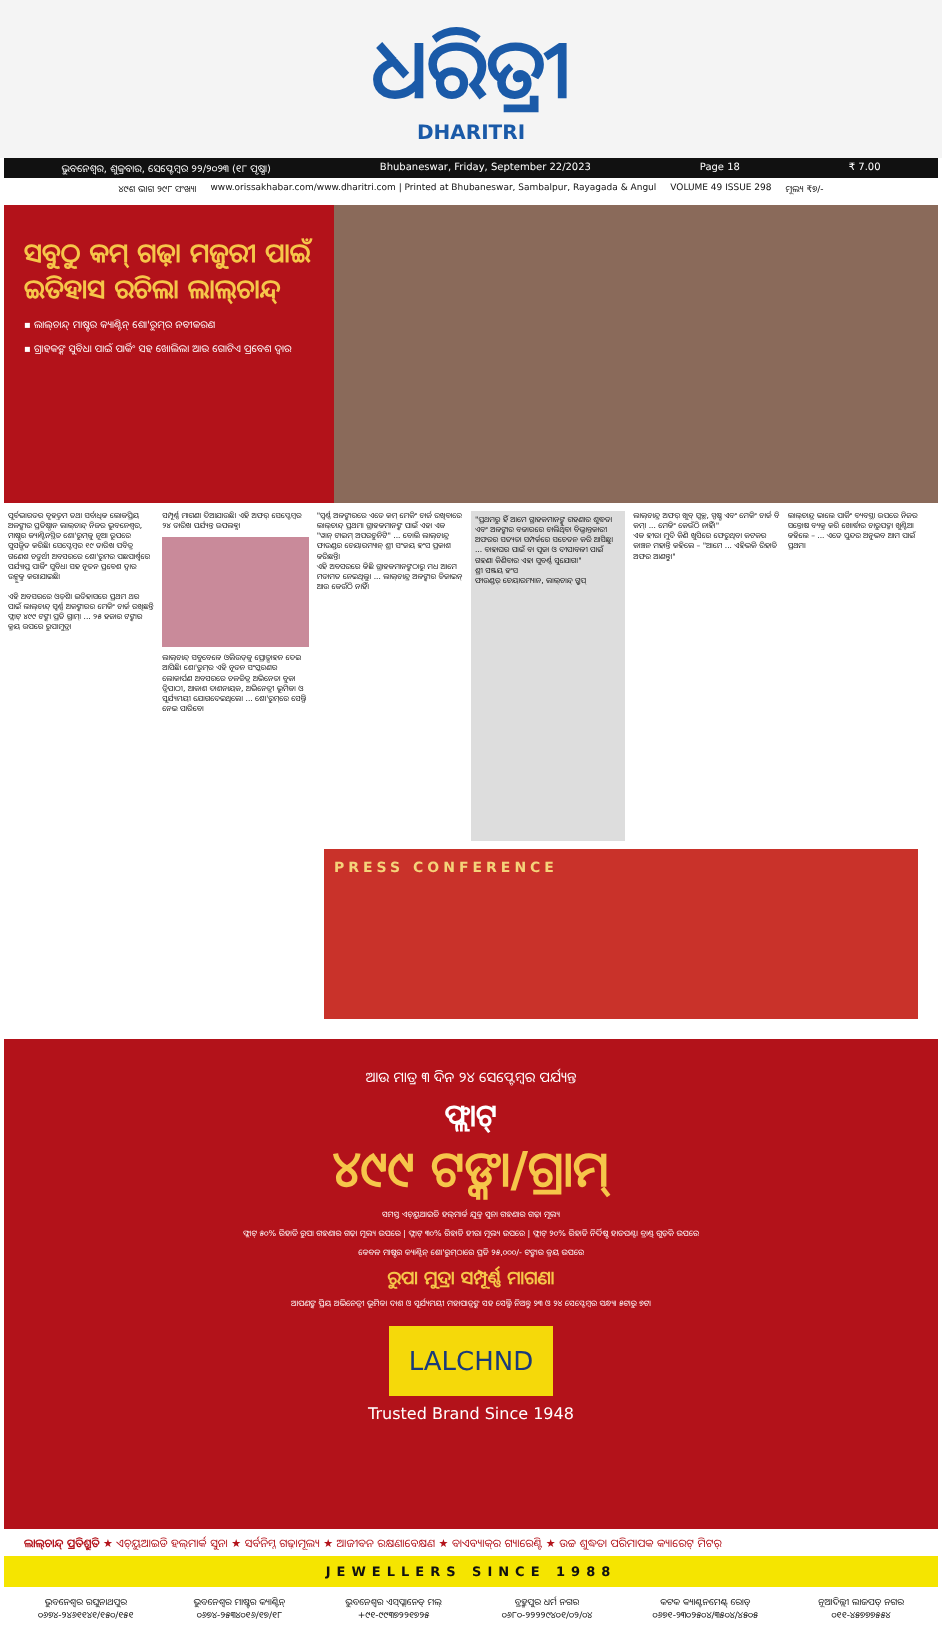ଧରିତ୍ରୀ
DHARITRI
ଭୁବନେଶ୍ୱର, ଶୁକ୍ରବାର, ସେପ୍ଟେମ୍ବର ୨୨/୨୦୨୩ (୧୮ ପୃଷ୍ଠା) Bhubaneswar, Friday, September 22/2023 Page 18 ₹ 7.00
୪୯ଶ ଭାଗ ୨୯୮ ସଂଖ୍ୟା www.orissakhabar.com/www.dharitri.com | Printed at Bhubaneswar, Sambalpur, Rayagada & Angul VOLUME 49 ISSUE 298 ମୂଲ୍ୟ ₹୭/-
ସବୁଠୁ କମ୍ ଗଢ଼ା ମଜୁରୀ ପାଇଁ ଇତିହାସ ରଚିଲା ଲାଲ୍‌ଚାନ୍ଦ୍
▪ ଲାଲ୍‌ଚାନ୍ଦ୍ ମାଷ୍ଟର କ୍ୟାଣ୍ଟିନ୍ ଶୋ'ରୁମ୍‌ର ନବୀକରଣ
▪ ଗ୍ରାହକଙ୍କ ସୁବିଧା ପାଇଁ ପାର୍କିଂ ସହ ଖୋଲିଲା ଆଉ ଗୋଟିଏ ପ୍ରବେଶ ଦ୍ୱାର
ପୂର୍ବଭାରତର ବୃହତ୍ତମ ତଥା ସର୍ବାଧିକ ଲୋକପ୍ରିୟ ଅଳଙ୍କାର ପ୍ରତିଷ୍ଠାନ ଲାଲ୍‌ଚାନ୍ଦ୍ ନିଜର ଭୁବନେଶ୍ୱର, ମାଷ୍ଟର କ୍ୟାଣ୍ଟିନସ୍ଥିତ ଶୋ'ରୁମ୍‌କୁ ନୂଆ ରୂପରେ ସୁସଜ୍ଜିତ କରିଛି। ସେପ୍ଟେମ୍ବର ୧୯ ତାରିଖ ପବିତ୍ର ଗଣେଶ ଚତୁର୍ଥୀ ଅବସରରେ ଶୋ'ରୁମର ପଛପାର୍ଶ୍ୱରେ ପର୍ଯ୍ୟାପ୍ତ ପାର୍କିଂ ସୁବିଧା ସହ ନୂତନ ପ୍ରବେଶ ଦ୍ୱାର ଉନ୍ମୁକ୍ତ କରାଯାଇଛି।
ଏହି ଅବସରରେ ଓଡ଼ିଶା ଇତିହାସରେ ପ୍ରଥମ ଥର ପାଇଁ ଲାଲ୍‌ଚାନ୍ଦ୍ ସ୍ୱର୍ଣ୍ଣ ଅଳଙ୍କାରର ମେକିଂ ଚାର୍ଜ ରଖିଛନ୍ତି ଫ୍ଲାଟ୍ ୪୯୯ ଟଙ୍କା ପ୍ରତି ଗ୍ରାମ୍। ... ୨୫ ହଜାର ଟଙ୍କାର କ୍ରୟ ଉପରେ ରୁପାମୁଦ୍ରା
ସମ୍ପୂର୍ଣ୍ଣ ମାଗଣା ଦିଆଯାଉଛି। ଏହି ଅଫର୍ ସେପ୍ଟେମ୍ବର ୨୪ ତାରିଖ ପର୍ଯ୍ୟନ୍ତ ଉପଲବ୍ଧ।
ଲାଲ୍‌ଚାନ୍ଦ୍ ସବୁବେଳେ ଓଲିଉଡ୍‌କୁ ପ୍ରୋତ୍ସାହନ ଦେଇ ଆସିଛି। ଶୋ'ରୁମ୍‌ର ଏହି ନୂତନ ସଂସ୍କରଣର ଲୋକାର୍ପଣ ଅବସରରେ ଚଳଚ୍ଚିତ୍ର ଅଭିନେତା ବୁକା ତ୍ରିପାଠୀ, ଆକାଶ ଦାଶନାୟକ, ଅଭିନେତ୍ରୀ ଭୂମିକା ଓ ସୂର୍ଯ୍ୟମୟୀ ଯୋଗଦେଇଥିଲେ। ... ଶୋ'ରୁମ୍‌ରେ ସେଲ୍ଫି ନେଇ ପାରିବେ।
"ସ୍ୱର୍ଣ୍ଣ ଅଳଙ୍କାରରେ ଏତେ କମ୍ ମେକିଂ ଚାର୍ଜ ରଖିବାରେ ଲାଲ୍‌ଚାନ୍ଦ୍ ପ୍ରଥମ। ଗ୍ରାହକମାନଙ୍କ ପାଇଁ ଏହା ଏକ "ୱାନ୍ ଟାଇମ୍ ଅପରଚୁନିଟି" ... ବୋଲି ଲାଲ୍‌ଚାନ୍ଦ୍ର ଫାଉଣ୍ଡର ଚେୟାରମ୍ୟାନ୍ ଶ୍ରୀ ସଂଜୟ ହଂସ ପ୍ରକାଶ କରିଛନ୍ତି।
ଏହି ଅବସରରେ କିଛି ଗ୍ରାହକମାନଙ୍କଠାରୁ ମଧ ଆମେ ମତାମତ ନେଇଥିଲୁ। ... ଲାଲ୍‌ଚାନ୍ଦ୍ର ଅଳଙ୍କାର ଡିଜାଇନ୍ ଆଉ କେଉଁଠି ନାହିଁ।
"ପ୍ରଥମରୁ ହିଁ ଆମେ ଗ୍ରାହକମାନଙ୍କୁ ଗହଣାର ଶୁଦ୍ଧତା ଏବଂ ଅଳଙ୍କାର ବଜାରରେ ଚାଲିଥିବା ବିଭ୍ରାନ୍ତକାରୀ ଅଫରର ସତ୍ୟତା ସମ୍ପର୍କରେ ସଚେତନ କରି ଆସିଛୁ। ... ବାହାଘର ପାଇଁ ବା ପୂଜା ଓ ଦୀପାବଳୀ ପାଇଁ ଗହଣା କିଣିବାର ଏହା ସୁବର୍ଣ୍ଣ ସୁଯୋଗ।"
ଶ୍ରୀ ସଞ୍ଜୟ ହଂସ
ଫାଉଣ୍ଡର୍ ଚେୟାରମ୍ୟାନ, ଲାଲ୍‌ଚାନ୍ଦ୍ ଗ୍ରୁପ୍
ଲାଲ୍‌ଚାନ୍ଦ୍ର ଅଫର୍ ଖୁବ୍ ସ୍ୱଚ୍ଛ, ସ୍ପଷ୍ଟ ଏବଂ ମେକିଂ ଚାର୍ଜ ବି କମ୍। ... ମେକିଂ କେଉଁଠି ନାହିଁ।"
ଏକ ହୀରା ମୁଦି କିଣି ଖୁସିରେ ଫେରୁଥିବା କଟକର କାଞ୍ଚନ ମହାନ୍ତି କହିଲେ – "ଆମେ ... ଏହିଭଳି ରିହାତି ଅଫର ଆଣନ୍ତୁ।"
ଲାଲ୍‌ଚାନ୍ଦ୍ର ଭାଲେ ପାର୍କିଂ ବ୍ୟବସ୍ଥା ଉପରେ ନିଜର ସନ୍ତୋଷ ବ୍ୟକ୍ତ କରି ଖୋର୍ଦ୍ଧାର ଚାରୁପଦ୍ମା ଖୁଣ୍ଟିଆ କହିଲେ – ... ଏତେ ସୁନ୍ଦର ଅନୁଭବ ଆମ ପାଇଁ ପ୍ରଥମ।
PRESS CONFERENCE
ଆଉ ମାତ୍ର ୩ ଦିନ ୨୪ ସେପ୍ଟେମ୍ବର ପର୍ଯ୍ୟନ୍ତ
ଫ୍ଲାଟ୍
୪୯୯ ଟଙ୍କା/ଗ୍ରାମ୍
ସମସ୍ତ ଏଚ୍‌ୟୁଆଇଡି ହଲ୍‌ମାର୍କ ଯୁକ୍ତ ସୁନା ଗହଣାର ଗଢ଼ା ମୂଲ୍ୟ
ଫ୍ଲାଟ୍ ୫୦% ରିହାତି ରୁପା ଗହଣାର ଗଢ଼ା ମୂଲ୍ୟ ଉପରେ | ଫ୍ଲାଟ୍ ୩୦% ରିହାତି ହୀରା ମୂଲ୍ୟ ଉପରେ | ଫ୍ଲାଟ୍ ୨୦% ରିହାତି ନିର୍ଦ୍ଦିଷ୍ଟ ହାତଘଣ୍ଟା ବ୍ରାଣ୍ଡ୍ ଗୁଡ଼ିକ ଉପରେ
କେବଳ ମାଷ୍ଟର କ୍ୟାଣ୍ଟିନ୍ ଶୋ'ରୁମ୍‌ଠାରେ ପ୍ରତି ୨୫,୦୦୦/- ଟଙ୍କାର କ୍ରୟ ଉପରେ
ରୁପା ମୁଦ୍ରା ସମ୍ପୂର୍ଣ୍ଣ ମାଗଣା
ଆପଣଙ୍କ ପ୍ରିୟ ଅଭିନେତ୍ରୀ ଭୂମିକା ଦାଶ ଓ ସୂର୍ଯ୍ୟମୟୀ ମହାପାତ୍ରଙ୍କ ସହ ସେଲ୍ଫି ନିଅନ୍ତୁ ୨୩ ଓ ୨୪ ସେପ୍ଟେମ୍ବର ସନ୍ଧ୍ୟା ୫ଟାରୁ ୭ଟା
LALCHND
Trusted Brand Since 1948
ଲାଲ୍‌ଚାନ୍ଦ୍ ପ୍ରତିଶ୍ରୁତି ★ ଏଚ୍‌ୟୁଆଇଡି ହଲ୍‌ମାର୍କ ସୁନା ★ ସର୍ବନିମ୍ନ ଗଢ଼ାମୂଲ୍ୟ ★ ଆଜୀବନ ରକ୍ଷଣାବେକ୍ଷଣ ★ ବାଏବ୍ୟାକ୍‌ର ଗ୍ୟାରେଣ୍ଟି ★ ଉଚ୍ଚ ଶୁଦ୍ଧତା ପରିମାପକ କ୍ୟାରେଟ୍ ମିଟର୍
JEWELLERS SINCE 1988
ଭୁବନେଶ୍ୱର ରଘୁନାଥପୁର
୦୬୭୪-୨୪୬୧୧୪୧/୧୫୦/୧୫୧
ଭୁବନେଶ୍ୱର ମାଷ୍ଟର କ୍ୟାଣ୍ଟିନ୍
୦୬୭୪-୨୫୩୪୦୧୬/୧୭/୧୮
ଭୁବନେଶ୍ୱର ଏସ୍‌ପ୍ଲାନେଡ୍ ମଲ୍
+୯୧-୯୯୩୭୨୨୧୭୨୫
ବ୍ରହ୍ମପୁର ଧର୍ମ ନଗର
୦୬୮୦-୨୨୨୨୯୪୦୧/୦୨/୦୪
କଟକ କ୍ୟାଣ୍ଟନମେଣ୍ଟ୍ ରୋଡ୍
୦୬୭୧-୨୩୦୨୫୦୪/୩୫୦୪/୪୫୦୫
ନୂଆଦିଲ୍ଲୀ ଲାଜପତ୍ ନଗର
୦୧୧-୪୫୭୭୭୫୫୪